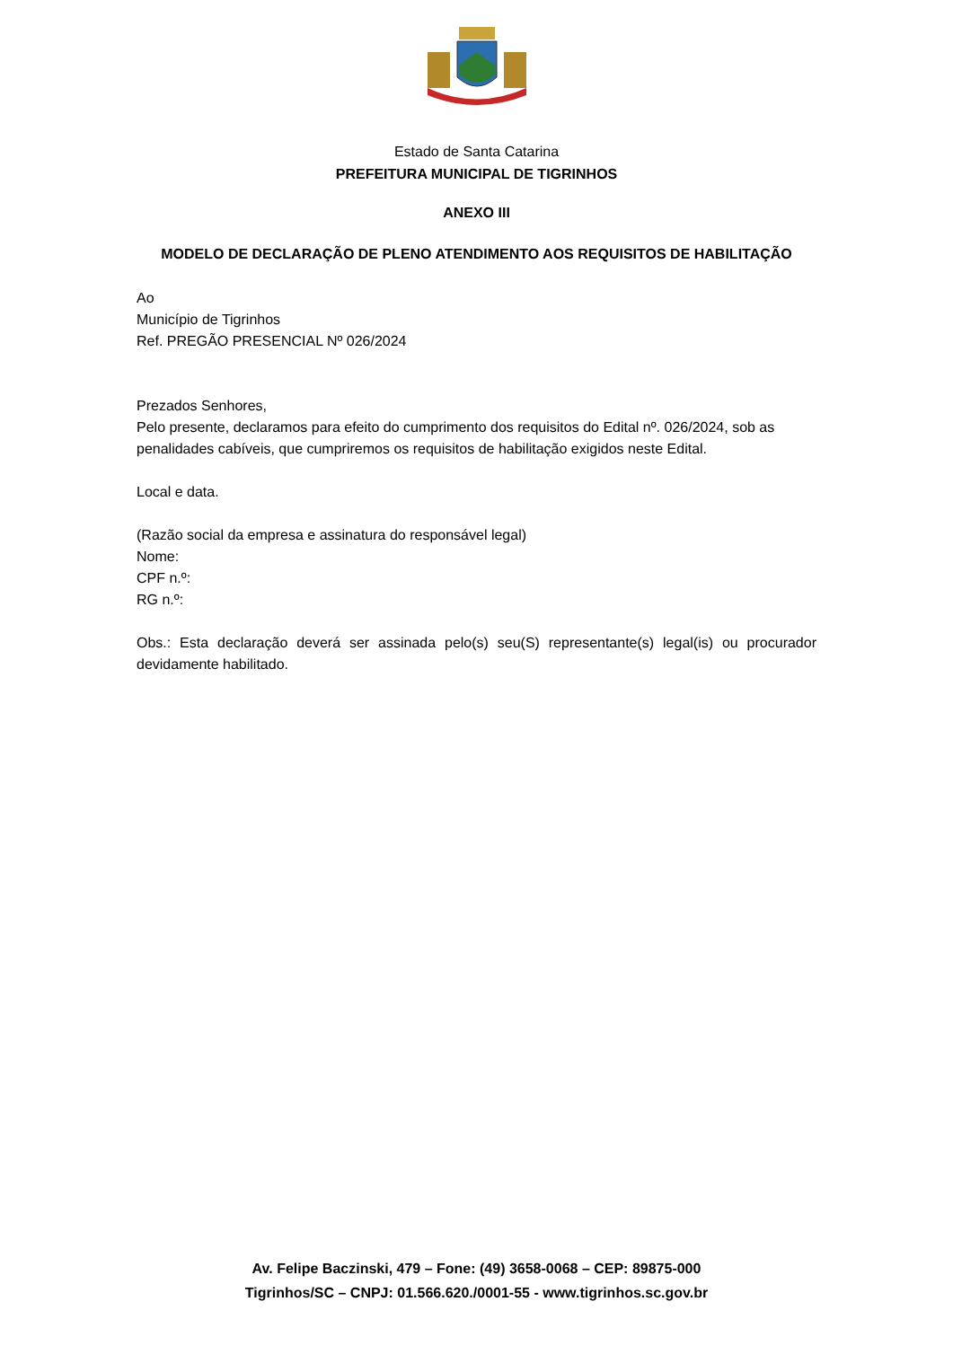Estado de Santa Catarina
PREFEITURA MUNICIPAL DE TIGRINHOS
ANEXO III
MODELO DE DECLARAÇÃO DE PLENO ATENDIMENTO AOS REQUISITOS DE HABILITAÇÃO
Ao
Município de Tigrinhos
Ref. PREGÃO PRESENCIAL Nº 026/2024
Prezados Senhores,
Pelo presente, declaramos para efeito do cumprimento dos requisitos do Edital nº. 026/2024, sob as penalidades cabíveis, que cumpriremos os requisitos de habilitação exigidos neste Edital.
Local e data.
(Razão social da empresa e assinatura do responsável legal)
Nome:
CPF n.º:
RG n.º:
Obs.: Esta declaração deverá ser assinada pelo(s) seu(S) representante(s) legal(is) ou procurador devidamente habilitado.
Av. Felipe Baczinski, 479 – Fone: (49) 3658-0068 – CEP: 89875-000
Tigrinhos/SC – CNPJ: 01.566.620./0001-55 - www.tigrinhos.sc.gov.br